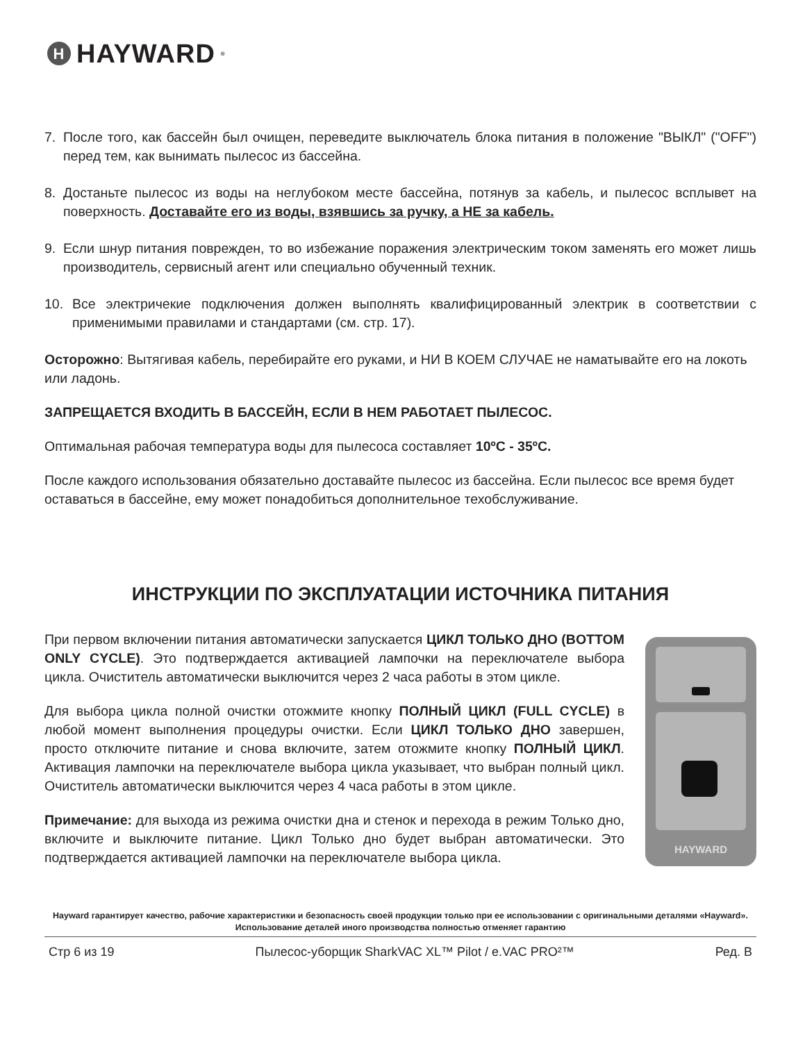H HAYWARD<sup>®</sup>
7. После того, как бассейн был очищен, переведите выключатель блока питания в положение "ВЫКЛ" ("OFF") перед тем, как вынимать пылесос из бассейна.
8. Достаньте пылесос из воды на неглубоком месте бассейна, потянув за кабель, и пылесос всплывет на поверхность. Доставайте его из воды, взявшись за ручку, а НЕ за кабель.
9. Если шнур питания поврежден, то во избежание поражения электрическим током заменять его может лишь производитель, сервисный агент или специально обученный техник.
10. Все электричекие подключения должен выполнять квалифицированный электрик в соответствии с применимыми правилами и стандартами (см. стр. 17).
Осторожно: Вытягивая кабель, перебирайте его руками, и НИ В КОЕМ СЛУЧАЕ не наматывайте его на локоть или ладонь.
ЗАПРЕЩАЕТСЯ ВХОДИТЬ В БАССЕЙН, ЕСЛИ В НЕМ РАБОТАЕТ ПЫЛЕСОС.
Оптимальная рабочая температура воды для пылесоса составляет 10ºC - 35ºC.
После каждого использования обязательно доставайте пылесос из бассейна. Если пылесос все время будет оставаться в бассейне, ему может понадобиться дополнительное техобслуживание.
ИНСТРУКЦИИ ПО ЭКСПЛУАТАЦИИ ИСТОЧНИКА ПИТАНИЯ
При первом включении питания автоматически запускается ЦИКЛ ТОЛЬКО ДНО (BOTTOM ONLY CYCLE). Это подтверждается активацией лампочки на переключателе выбора цикла. Очиститель автоматически выключится через 2 часа работы в этом цикле.
Для выбора цикла полной очистки отожмите кнопку ПОЛНЫЙ ЦИКЛ (FULL CYCLE) в любой момент выполнения процедуры очистки. Если ЦИКЛ ТОЛЬКО ДНО завершен, просто отключите питание и снова включите, затем отожмите кнопку ПОЛНЫЙ ЦИКЛ. Активация лампочки на переключателе выбора цикла указывает, что выбран полный цикл. Очиститель автоматически выключится через 4 часа работы в этом цикле.
Примечание: для выхода из режима очистки дна и стенок и перехода в режим Только дно, включите и выключите питание. Цикл Только дно будет выбран автоматически. Это подтверждается активацией лампочки на переключателе выбора цикла.
HAYWARD
Hayward гарантирует качество, рабочие характеристики и безопасность своей продукции только при ее использовании с оригинальными деталями «Hayward». Использование деталей иного производства полностью отменяет гарантию
Стр 6 из 19 Пылесос-уборщик SharkVAC XL™ Pilot / e.VAC PRO²™ Ред. B